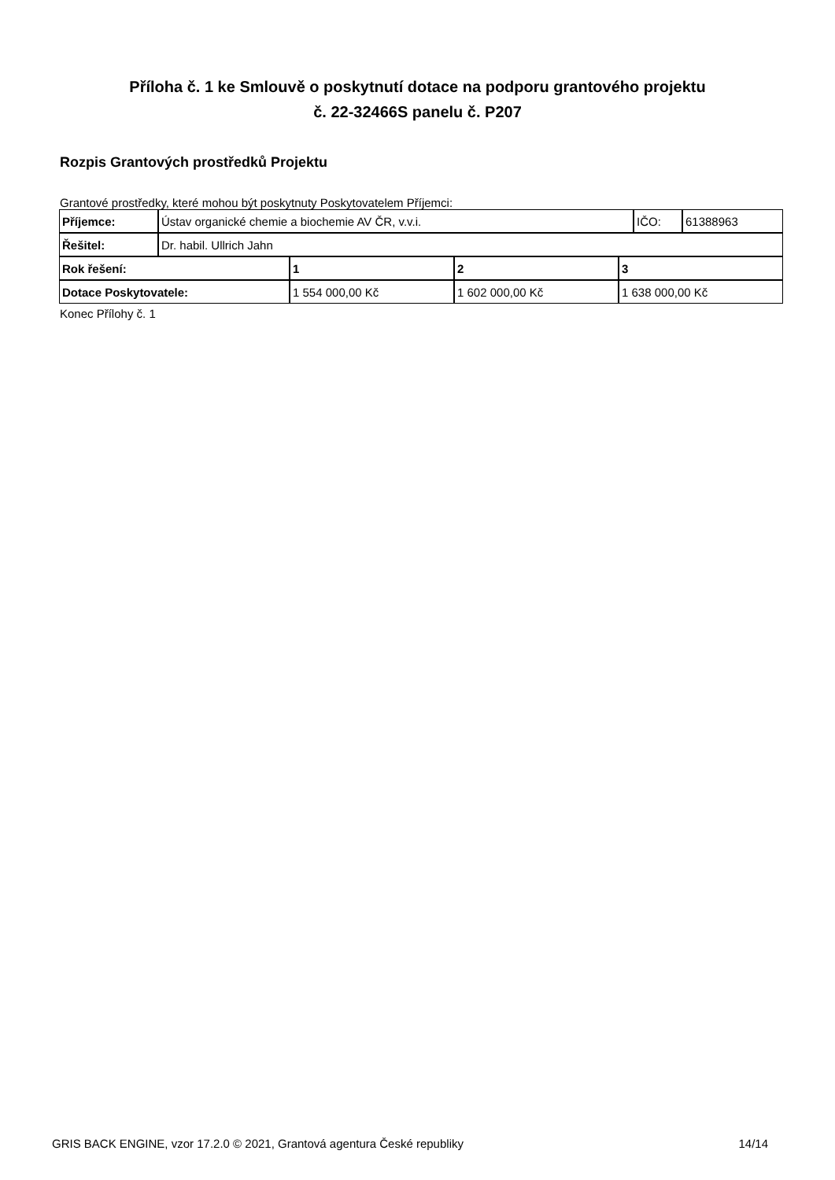Příloha č. 1 ke Smlouvě o poskytnutí dotace na podporu grantového projektu
č. 22-32466S panelu č. P207
Rozpis Grantových prostředků Projektu
Grantové prostředky, které mohou být poskytnuty Poskytovatelem Příjemci:
| Příjemce: | Ústav organické chemie a biochemie AV ČR, v.v.i. | IČO: | 61388963 |
| Řešitel: | Dr. habil. Ullrich Jahn | | |
| Rok řešení: | 1 | 2 | 3 |
| Dotace Poskytovatele: | 1 554 000,00 Kč | 1 602 000,00 Kč | 1 638 000,00 Kč |
Konec Přílohy č. 1
GRIS BACK ENGINE, vzor 17.2.0 © 2021, Grantová agentura České republiky 14/14